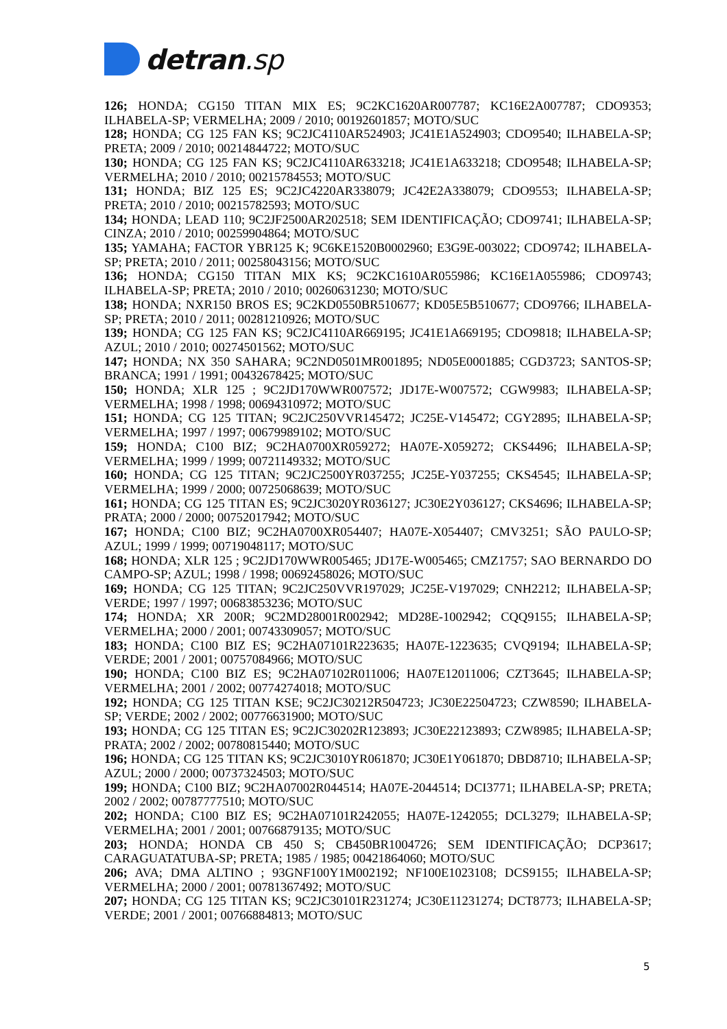detran.sp
126; HONDA; CG150 TITAN MIX ES; 9C2KC1620AR007787; KC16E2A007787; CDO9353; ILHABELA-SP; VERMELHA; 2009 / 2010; 00192601857; MOTO/SUC
128; HONDA; CG 125 FAN KS; 9C2JC4110AR524903; JC41E1A524903; CDO9540; ILHABELA-SP; PRETA; 2009 / 2010; 00214844722; MOTO/SUC
130; HONDA; CG 125 FAN KS; 9C2JC4110AR633218; JC41E1A633218; CDO9548; ILHABELA-SP; VERMELHA; 2010 / 2010; 00215784553; MOTO/SUC
131; HONDA; BIZ 125 ES; 9C2JC4220AR338079; JC42E2A338079; CDO9553; ILHABELA-SP; PRETA; 2010 / 2010; 00215782593; MOTO/SUC
134; HONDA; LEAD 110; 9C2JF2500AR202518; SEM IDENTIFICAÇÃO; CDO9741; ILHABELA-SP; CINZA; 2010 / 2010; 00259904864; MOTO/SUC
135; YAMAHA; FACTOR YBR125 K; 9C6KE1520B0002960; E3G9E-003022; CDO9742; ILHABELA-SP; PRETA; 2010 / 2011; 00258043156; MOTO/SUC
136; HONDA; CG150 TITAN MIX KS; 9C2KC1610AR055986; KC16E1A055986; CDO9743; ILHABELA-SP; PRETA; 2010 / 2010; 00260631230; MOTO/SUC
138; HONDA; NXR150 BROS ES; 9C2KD0550BR510677; KD05E5B510677; CDO9766; ILHABELA-SP; PRETA; 2010 / 2011; 00281210926; MOTO/SUC
139; HONDA; CG 125 FAN KS; 9C2JC4110AR669195; JC41E1A669195; CDO9818; ILHABELA-SP; AZUL; 2010 / 2010; 00274501562; MOTO/SUC
147; HONDA; NX 350 SAHARA; 9C2ND0501MR001895; ND05E0001885; CGD3723; SANTOS-SP; BRANCA; 1991 / 1991; 00432678425; MOTO/SUC
150; HONDA; XLR 125 ; 9C2JD170WWR007572; JD17E-W007572; CGW9983; ILHABELA-SP; VERMELHA; 1998 / 1998; 00694310972; MOTO/SUC
151; HONDA; CG 125 TITAN; 9C2JC250VVR145472; JC25E-V145472; CGY2895; ILHABELA-SP; VERMELHA; 1997 / 1997; 00679989102; MOTO/SUC
159; HONDA; C100 BIZ; 9C2HA0700XR059272; HA07E-X059272; CKS4496; ILHABELA-SP; VERMELHA; 1999 / 1999; 00721149332; MOTO/SUC
160; HONDA; CG 125 TITAN; 9C2JC2500YR037255; JC25E-Y037255; CKS4545; ILHABELA-SP; VERMELHA; 1999 / 2000; 00725068639; MOTO/SUC
161; HONDA; CG 125 TITAN ES; 9C2JC3020YR036127; JC30E2Y036127; CKS4696; ILHABELA-SP; PRATA; 2000 / 2000; 00752017942; MOTO/SUC
167; HONDA; C100 BIZ; 9C2HA0700XR054407; HA07E-X054407; CMV3251; SÃO PAULO-SP; AZUL; 1999 / 1999; 00719048117; MOTO/SUC
168; HONDA; XLR 125 ; 9C2JD170WWR005465; JD17E-W005465; CMZ1757; SAO BERNARDO DO CAMPO-SP; AZUL; 1998 / 1998; 00692458026; MOTO/SUC
169; HONDA; CG 125 TITAN; 9C2JC250VVR197029; JC25E-V197029; CNH2212; ILHABELA-SP; VERDE; 1997 / 1997; 00683853236; MOTO/SUC
174; HONDA; XR 200R; 9C2MD28001R002942; MD28E-1002942; CQQ9155; ILHABELA-SP; VERMELHA; 2000 / 2001; 00743309057; MOTO/SUC
183; HONDA; C100 BIZ ES; 9C2HA07101R223635; HA07E-1223635; CVQ9194; ILHABELA-SP; VERDE; 2001 / 2001; 00757084966; MOTO/SUC
190; HONDA; C100 BIZ ES; 9C2HA07102R011006; HA07E12011006; CZT3645; ILHABELA-SP; VERMELHA; 2001 / 2002; 00774274018; MOTO/SUC
192; HONDA; CG 125 TITAN KSE; 9C2JC30212R504723; JC30E22504723; CZW8590; ILHABELA-SP; VERDE; 2002 / 2002; 00776631900; MOTO/SUC
193; HONDA; CG 125 TITAN ES; 9C2JC30202R123893; JC30E22123893; CZW8985; ILHABELA-SP; PRATA; 2002 / 2002; 00780815440; MOTO/SUC
196; HONDA; CG 125 TITAN KS; 9C2JC3010YR061870; JC30E1Y061870; DBD8710; ILHABELA-SP; AZUL; 2000 / 2000; 00737324503; MOTO/SUC
199; HONDA; C100 BIZ; 9C2HA07002R044514; HA07E-2044514; DCI3771; ILHABELA-SP; PRETA; 2002 / 2002; 00787777510; MOTO/SUC
202; HONDA; C100 BIZ ES; 9C2HA07101R242055; HA07E-1242055; DCL3279; ILHABELA-SP; VERMELHA; 2001 / 2001; 00766879135; MOTO/SUC
203; HONDA; HONDA CB 450 S; CB450BR1004726; SEM IDENTIFICAÇÃO; DCP3617; CARAGUATATUBA-SP; PRETA; 1985 / 1985; 00421864060; MOTO/SUC
206; AVA; DMA ALTINO ; 93GNF100Y1M002192; NF100E1023108; DCS9155; ILHABELA-SP; VERMELHA; 2000 / 2001; 00781367492; MOTO/SUC
207; HONDA; CG 125 TITAN KS; 9C2JC30101R231274; JC30E11231274; DCT8773; ILHABELA-SP; VERDE; 2001 / 2001; 00766884813; MOTO/SUC
5